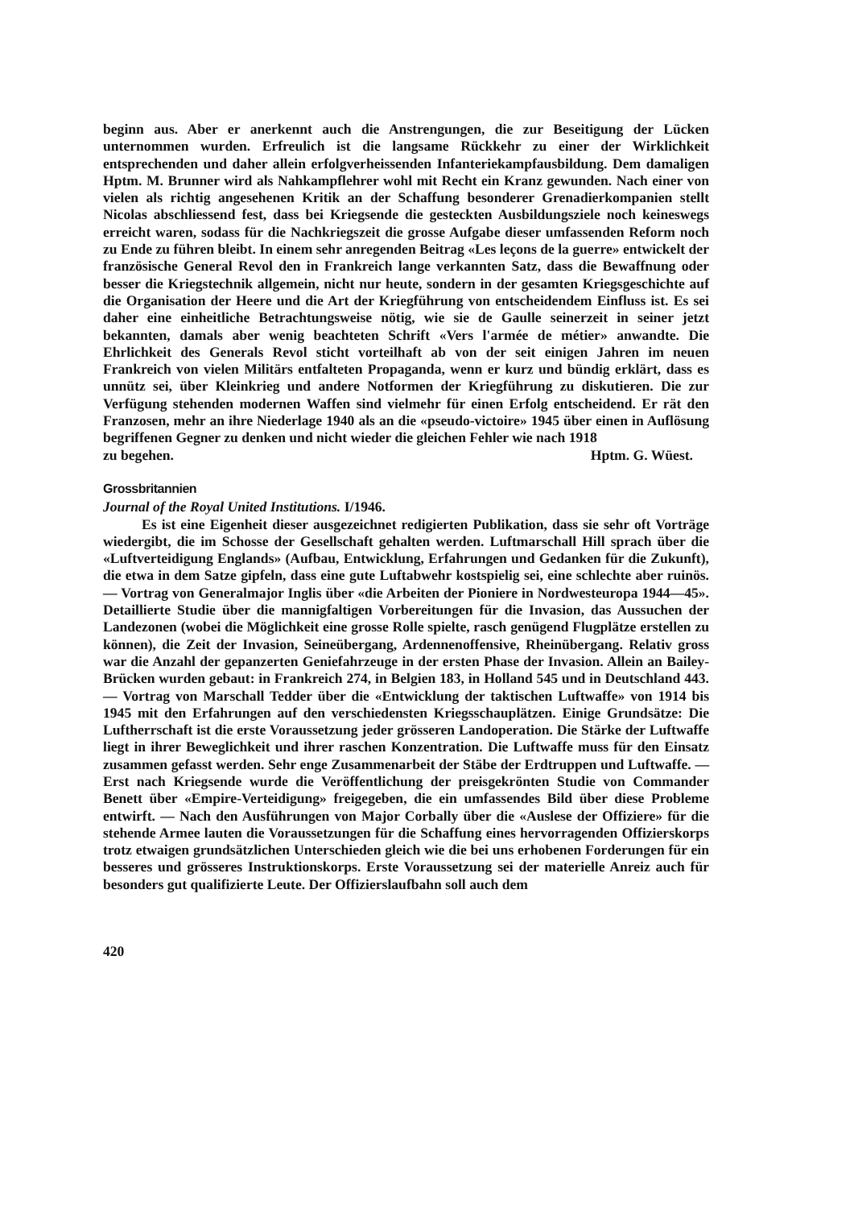beginn aus. Aber er anerkennt auch die Anstrengungen, die zur Beseitigung der Lücken unternommen wurden. Erfreulich ist die langsame Rückkehr zu einer der Wirklichkeit entsprechenden und daher allein erfolgverheissenden Infanteriekampfausbildung. Dem damaligen Hptm. M. Brunner wird als Nahkampflehrer wohl mit Recht ein Kranz gewunden. Nach einer von vielen als richtig angesehenen Kritik an der Schaffung besonderer Grenadierkompanien stellt Nicolas abschliessend fest, dass bei Kriegsende die gesteckten Ausbildungsziele noch keineswegs erreicht waren, sodass für die Nachkriegszeit die grosse Aufgabe dieser umfassenden Reform noch zu Ende zu führen bleibt. In einem sehr anregenden Beitrag «Les leçons de la guerre» entwickelt der französische General Revol den in Frankreich lange verkannten Satz, dass die Bewaffnung oder besser die Kriegstechnik allgemein, nicht nur heute, sondern in der gesamten Kriegsgeschichte auf die Organisation der Heere und die Art der Kriegführung von entscheidendem Einfluss ist. Es sei daher eine einheitliche Betrachtungsweise nötig, wie sie de Gaulle seinerzeit in seiner jetzt bekannten, damals aber wenig beachteten Schrift «Vers l'armée de métier» anwandte. Die Ehrlichkeit des Generals Revol sticht vorteilhaft ab von der seit einigen Jahren im neuen Frankreich von vielen Militärs entfalteten Propaganda, wenn er kurz und bündig erklärt, dass es unnütz sei, über Kleinkrieg und andere Notformen der Kriegführung zu diskutieren. Die zur Verfügung stehenden modernen Waffen sind vielmehr für einen Erfolg entscheidend. Er rät den Franzosen, mehr an ihre Niederlage 1940 als an die «pseudo-victoire» 1945 über einen in Auflösung begriffenen Gegner zu denken und nicht wieder die gleichen Fehler wie nach 1918
zu begehen. Hptm. G. Wüest.
Grossbritannien
Journal of the Royal United Institutions. I/1946.
Es ist eine Eigenheit dieser ausgezeichnet redigierten Publikation, dass sie sehr oft Vorträge wiedergibt, die im Schosse der Gesellschaft gehalten werden. Luftmarschall Hill sprach über die «Luftverteidigung Englands» (Aufbau, Entwicklung, Erfahrungen und Gedanken für die Zukunft), die etwa in dem Satze gipfeln, dass eine gute Luftabwehr kostspielig sei, eine schlechte aber ruinös. — Vortrag von Generalmajor Inglis über «die Arbeiten der Pioniere in Nordwesteuropa 1944—45». Detaillierte Studie über die mannigfaltigen Vorbereitungen für die Invasion, das Aussuchen der Landezonen (wobei die Möglichkeit eine grosse Rolle spielte, rasch genügend Flugplätze erstellen zu können), die Zeit der Invasion, Seineübergang, Ardennenoffensive, Rheinübergang. Relativ gross war die Anzahl der gepanzerten Geniefahrzeuge in der ersten Phase der Invasion. Allein an Bailey-Brücken wurden gebaut: in Frankreich 274, in Belgien 183, in Holland 545 und in Deutschland 443. — Vortrag von Marschall Tedder über die «Entwicklung der taktischen Luftwaffe» von 1914 bis 1945 mit den Erfahrungen auf den verschiedensten Kriegsschauplätzen. Einige Grundsätze: Die Luftherrschaft ist die erste Voraussetzung jeder grösseren Landoperation. Die Stärke der Luftwaffe liegt in ihrer Beweglichkeit und ihrer raschen Konzentration. Die Luftwaffe muss für den Einsatz zusammen gefasst werden. Sehr enge Zusammenarbeit der Stäbe der Erdtruppen und Luftwaffe. — Erst nach Kriegsende wurde die Veröffentlichung der preisgekrönten Studie von Commander Benett über «Empire-Verteidigung» freigegeben, die ein umfassendes Bild über diese Probleme entwirft. — Nach den Ausführungen von Major Corbally über die «Auslese der Offiziere» für die stehende Armee lauten die Voraussetzungen für die Schaffung eines hervorragenden Offizierskorps trotz etwaigen grundsätzlichen Unterschieden gleich wie die bei uns erhobenen Forderungen für ein besseres und grösseres Instruktionskorps. Erste Voraussetzung sei der materielle Anreiz auch für besonders gut qualifizierte Leute. Der Offizierslaufbahn soll auch dem
420